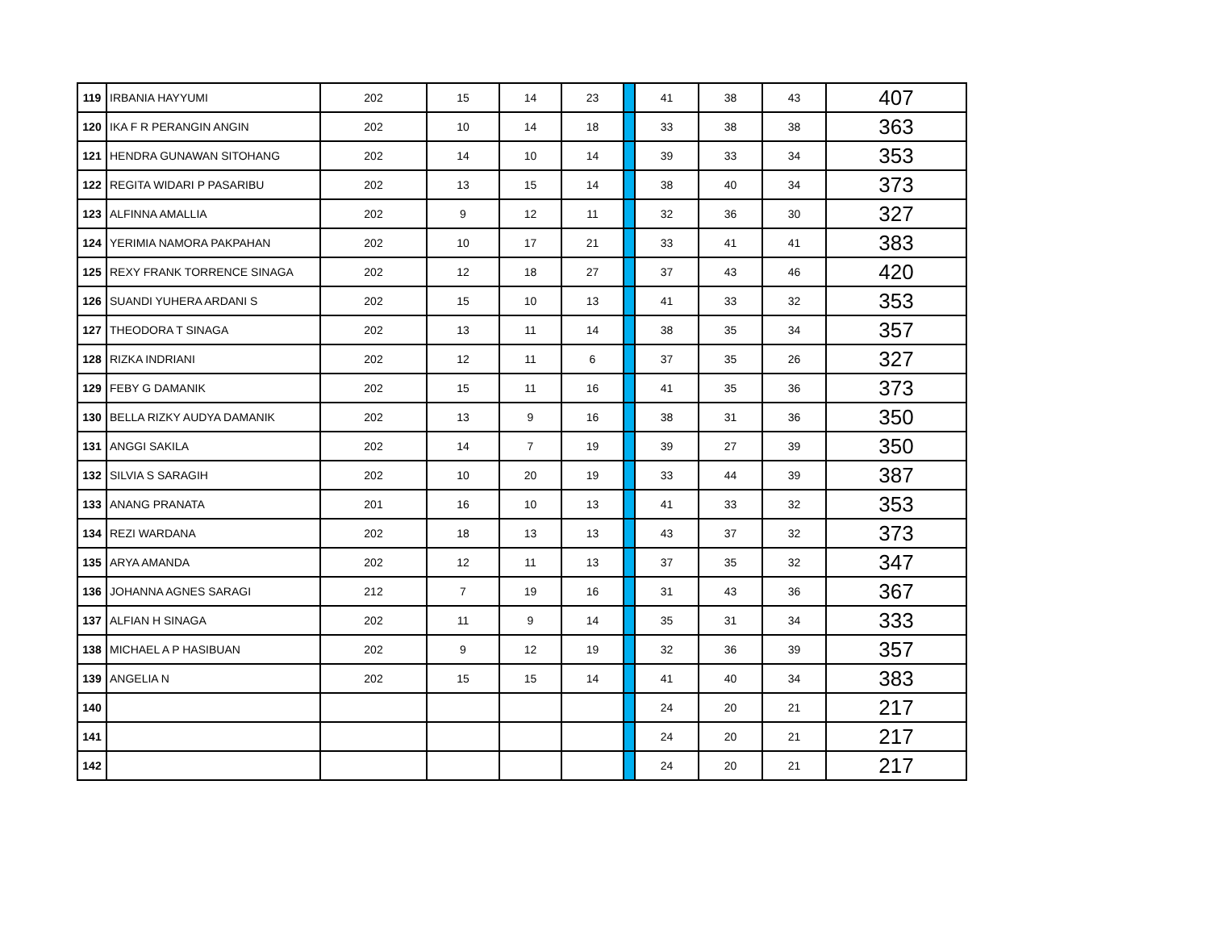| 119 | IRBANIA HAYYUMI | 202 | 15 | 14 | 23 | | 41 | 38 | 43 | 407 |
| 120 | IKA F R PERANGIN ANGIN | 202 | 10 | 14 | 18 | | 33 | 38 | 38 | 363 |
| 121 | HENDRA GUNAWAN SITOHANG | 202 | 14 | 10 | 14 | | 39 | 33 | 34 | 353 |
| 122 | REGITA WIDARI P PASARIBU | 202 | 13 | 15 | 14 | | 38 | 40 | 34 | 373 |
| 123 | ALFINNA AMALLIA | 202 | 9 | 12 | 11 | | 32 | 36 | 30 | 327 |
| 124 | YERIMIA NAMORA PAKPAHAN | 202 | 10 | 17 | 21 | | 33 | 41 | 41 | 383 |
| 125 | REXY FRANK TORRENCE SINAGA | 202 | 12 | 18 | 27 | | 37 | 43 | 46 | 420 |
| 126 | SUANDI YUHERA ARDANI S | 202 | 15 | 10 | 13 | | 41 | 33 | 32 | 353 |
| 127 | THEODORA T SINAGA | 202 | 13 | 11 | 14 | | 38 | 35 | 34 | 357 |
| 128 | RIZKA INDRIANI | 202 | 12 | 11 | 6 | | 37 | 35 | 26 | 327 |
| 129 | FEBY G DAMANIK | 202 | 15 | 11 | 16 | | 41 | 35 | 36 | 373 |
| 130 | BELLA RIZKY AUDYA DAMANIK | 202 | 13 | 9 | 16 | | 38 | 31 | 36 | 350 |
| 131 | ANGGI SAKILA | 202 | 14 | 7 | 19 | | 39 | 27 | 39 | 350 |
| 132 | SILVIA S SARAGIH | 202 | 10 | 20 | 19 | | 33 | 44 | 39 | 387 |
| 133 | ANANG PRANATA | 201 | 16 | 10 | 13 | | 41 | 33 | 32 | 353 |
| 134 | REZI WARDANA | 202 | 18 | 13 | 13 | | 43 | 37 | 32 | 373 |
| 135 | ARYA AMANDA | 202 | 12 | 11 | 13 | | 37 | 35 | 32 | 347 |
| 136 | JOHANNA AGNES SARAGI | 212 | 7 | 19 | 16 | | 31 | 43 | 36 | 367 |
| 137 | ALFIAN H SINAGA | 202 | 11 | 9 | 14 | | 35 | 31 | 34 | 333 |
| 138 | MICHAEL A P HASIBUAN | 202 | 9 | 12 | 19 | | 32 | 36 | 39 | 357 |
| 139 | ANGELIA N | 202 | 15 | 15 | 14 | | 41 | 40 | 34 | 383 |
| 140 | | | | | | | 24 | 20 | 21 | 217 |
| 141 | | | | | | | 24 | 20 | 21 | 217 |
| 142 | | | | | | | 24 | 20 | 21 | 217 |